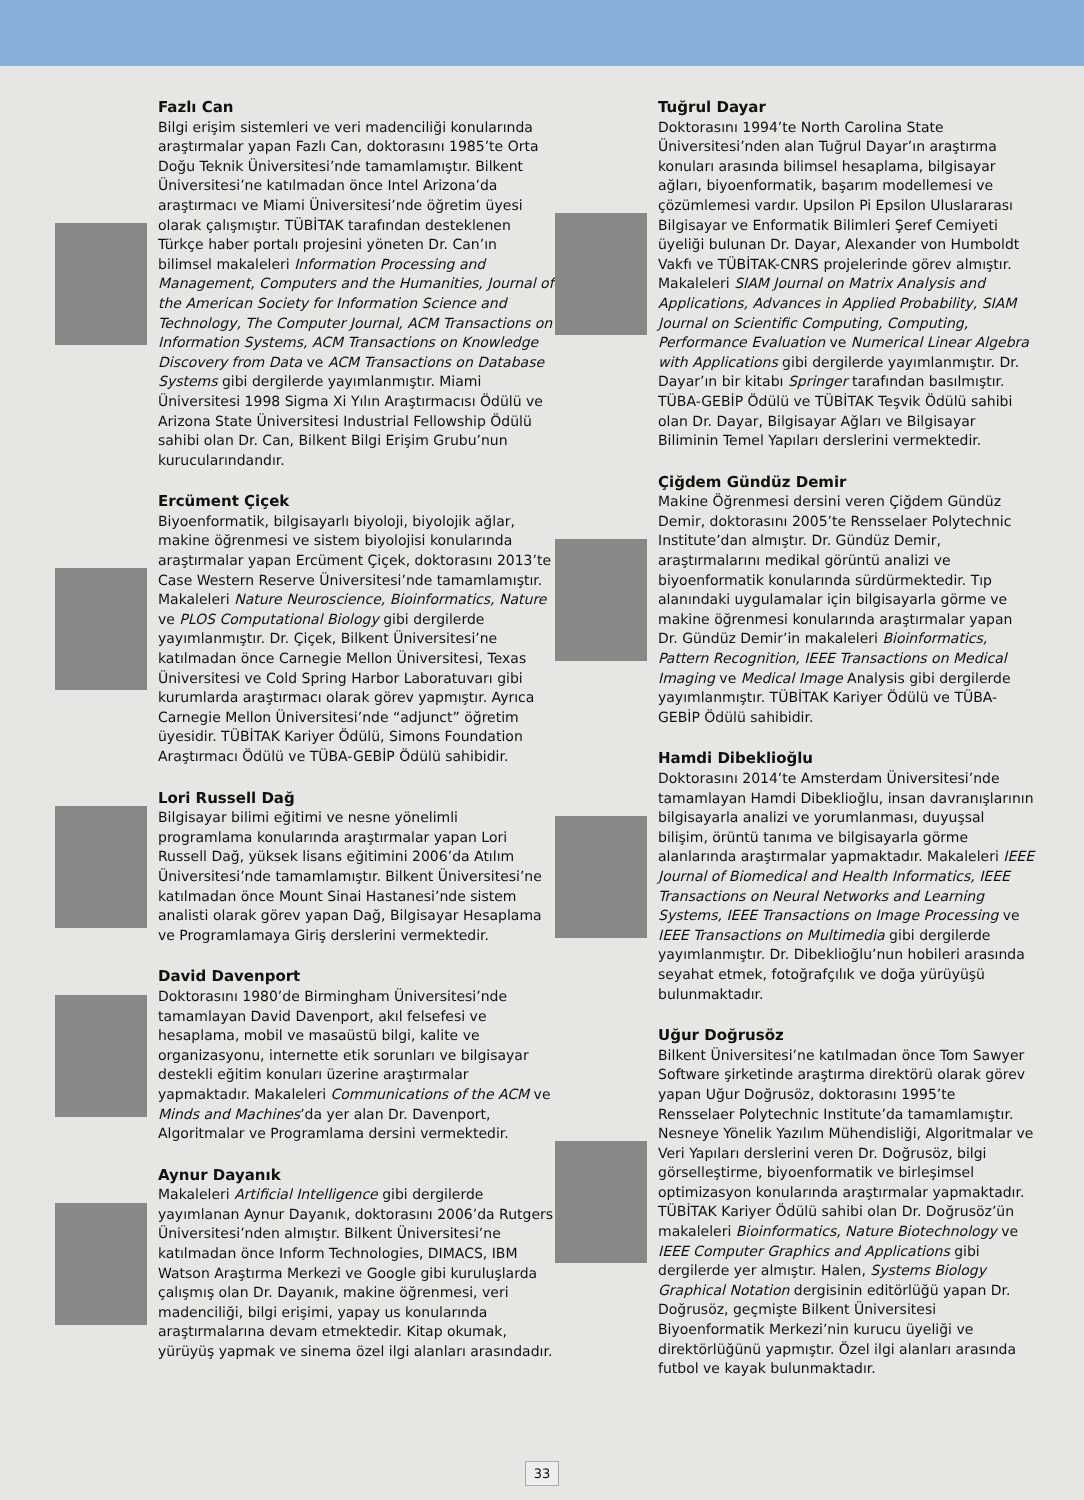Fazlı Can
Bilgi erişim sistemleri ve veri madenciliği konularında araştırmalar yapan Fazlı Can, doktorasını 1985’te Orta Doğu Teknik Üniversitesi’nde tamamlamıştır. Bilkent Üniversitesi’ne katılmadan önce Intel Arizona’da araştırmacı ve Miami Üniversitesi’nde öğretim üyesi olarak çalışmıştır. TÜBİTAK tarafından desteklenen Türkçe haber portalı projesini yöneten Dr. Can’ın bilimsel makaleleri Information Processing and Management, Computers and the Humanities, Journal of the American Society for Information Science and Technology, The Computer Journal, ACM Transactions on Information Systems, ACM Transactions on Knowledge Discovery from Data ve ACM Transactions on Database Systems gibi dergilerde yayımlanmıştır. Miami Üniversitesi 1998 Sigma Xi Yılın Araştırmacısı Ödülü ve Arizona State Üniversitesi Industrial Fellowship Ödülü sahibi olan Dr. Can, Bilkent Bilgi Erişim Grubu’nun kurucularındandır.
Ercüment Çiçek
Biyoenformatik, bilgisayarlı biyoloji, biyolojik ağlar, makine öğrenmesi ve sistem biyolojisi konularında araştırmalar yapan Ercüment Çiçek, doktorasını 2013’te Case Western Reserve Üniversitesi’nde tamamlamıştır. Makaleleri Nature Neuroscience, Bioinformatics, Nature ve PLOS Computational Biology gibi dergilerde yayımlanmıştır. Dr. Çiçek, Bilkent Üniversitesi’ne katılmadan önce Carnegie Mellon Üniversitesi, Texas Üniversitesi ve Cold Spring Harbor Laboratuvarı gibi kurumlarda araştırmacı olarak görev yapmıştır. Ayrıca Carnegie Mellon Üniversitesi’nde “adjunct” öğretim üyesidir. TÜBİTAK Kariyer Ödülü, Simons Foundation Araştırmacı Ödülü ve TÜBA-GEBİP Ödülü sahibidir.
Lori Russell Dağ
Bilgisayar bilimi eğitimi ve nesne yönelimli programlama konularında araştırmalar yapan Lori Russell Dağ, yüksek lisans eğitimini 2006’da Atılım Üniversitesi’nde tamamlamıştır. Bilkent Üniversitesi’ne katılmadan önce Mount Sinai Hastanesi’nde sistem analisti olarak görev yapan Dağ, Bilgisayar Hesaplama ve Programlamaya Giriş derslerini vermektedir.
David Davenport
Doktorasını 1980’de Birmingham Üniversitesi’nde tamamlayan David Davenport, akıl felsefesi ve hesaplama, mobil ve masaüstü bilgi, kalite ve organizasyonu, internette etik sorunları ve bilgisayar destekli eğitim konuları üzerine araştırmalar yapmaktadır. Makaleleri Communications of the ACM ve Minds and Machines’da yer alan Dr. Davenport, Algoritmalar ve Programlama dersini vermektedir.
Aynur Dayanık
Makaleleri Artificial Intelligence gibi dergilerde yayımlanan Aynur Dayanık, doktorasını 2006’da Rutgers Üniversitesi’nden almıştır. Bilkent Üniversitesi’ne katılmadan önce Inform Technologies, DIMACS, IBM Watson Araştırma Merkezi ve Google gibi kuruluşlarda çalışmış olan Dr. Dayanık, makine öğrenmesi, veri madenciliği, bilgi erişimi, yapay us konularında araştırmalarına devam etmektedir. Kitap okumak, yürüyüş yapmak ve sinema özel ilgi alanları arasındadır.
Tuğrul Dayar
Doktorasını 1994’te North Carolina State Üniversitesi’nden alan Tuğrul Dayar’ın araştırma konuları arasında bilimsel hesaplama, bilgisayar ağları, biyoenformatik, başarım modellemesi ve çözümlemesi vardır. Upsilon Pi Epsilon Uluslararası Bilgisayar ve Enformatik Bilimleri Şeref Cemiyeti üyeliği bulunan Dr. Dayar, Alexander von Humboldt Vakfı ve TÜBİTAK-CNRS projelerinde görev almıştır. Makaleleri SIAM Journal on Matrix Analysis and Applications, Advances in Applied Probability, SIAM Journal on Scientific Computing, Computing, Performance Evaluation ve Numerical Linear Algebra with Applications gibi dergilerde yayımlanmıştır. Dr. Dayar’ın bir kitabı Springer tarafından basılmıştır. TÜBA-GEBİP Ödülü ve TÜBİTAK Teşvik Ödülü sahibi olan Dr. Dayar, Bilgisayar Ağları ve Bilgisayar Biliminin Temel Yapıları derslerini vermektedir.
Çiğdem Gündüz Demir
Makine Öğrenmesi dersini veren Çiğdem Gündüz Demir, doktorasını 2005’te Rensselaer Polytechnic Institute’dan almıştır. Dr. Gündüz Demir, araştırmalarını medikal görüntü analizi ve biyoenformatik konularında sürdürmektedir. Tıp alanındaki uygulamalar için bilgisayarla görme ve makine öğrenmesi konularında araştırmalar yapan Dr. Gündüz Demir’in makaleleri Bioinformatics, Pattern Recognition, IEEE Transactions on Medical Imaging ve Medical Image Analysis gibi dergilerde yayımlanmıştır. TÜBİTAK Kariyer Ödülü ve TÜBA-GEBİP Ödülü sahibidir.
Hamdi Dibeklioğlu
Doktorasını 2014’te Amsterdam Üniversitesi’nde tamamlayan Hamdi Dibeklioğlu, insan davranışlarının bilgisayarla analizi ve yorumlanması, duyuşsal bilişim, örüntü tanıma ve bilgisayarla görme alanlarında araştırmalar yapmaktadır. Makaleleri IEEE Journal of Biomedical and Health Informatics, IEEE Transactions on Neural Networks and Learning Systems, IEEE Transactions on Image Processing ve IEEE Transactions on Multimedia gibi dergilerde yayımlanmıştır. Dr. Dibeklioğlu’nun hobileri arasında seyahat etmek, fotoğrafçılık ve doğa yürüyüşü bulunmaktadır.
Uğur Doğrusöz
Bilkent Üniversitesi’ne katılmadan önce Tom Sawyer Software şirketinde araştırma direktörü olarak görev yapan Uğur Doğrusöz, doktorasını 1995’te Rensselaer Polytechnic Institute’da tamamlamıştır. Nesneye Yönelik Yazılım Mühendisliği, Algoritmalar ve Veri Yapıları derslerini veren Dr. Doğrusöz, bilgi görselleştirme, biyoenformatik ve birleşimsel optimizasyon konularında araştırmalar yapmaktadır. TÜBİTAK Kariyer Ödülü sahibi olan Dr. Doğrusöz’ün makaleleri Bioinformatics, Nature Biotechnology ve IEEE Computer Graphics and Applications gibi dergilerde yer almıştır. Halen, Systems Biology Graphical Notation dergisinin editörlüğü yapan Dr. Doğrusöz, geçmişte Bilkent Üniversitesi Biyoenformatik Merkezi’nin kurucu üyeliği ve direktörlüğünü yapmıştır. Özel ilgi alanları arasında futbol ve kayak bulunmaktadır.
33